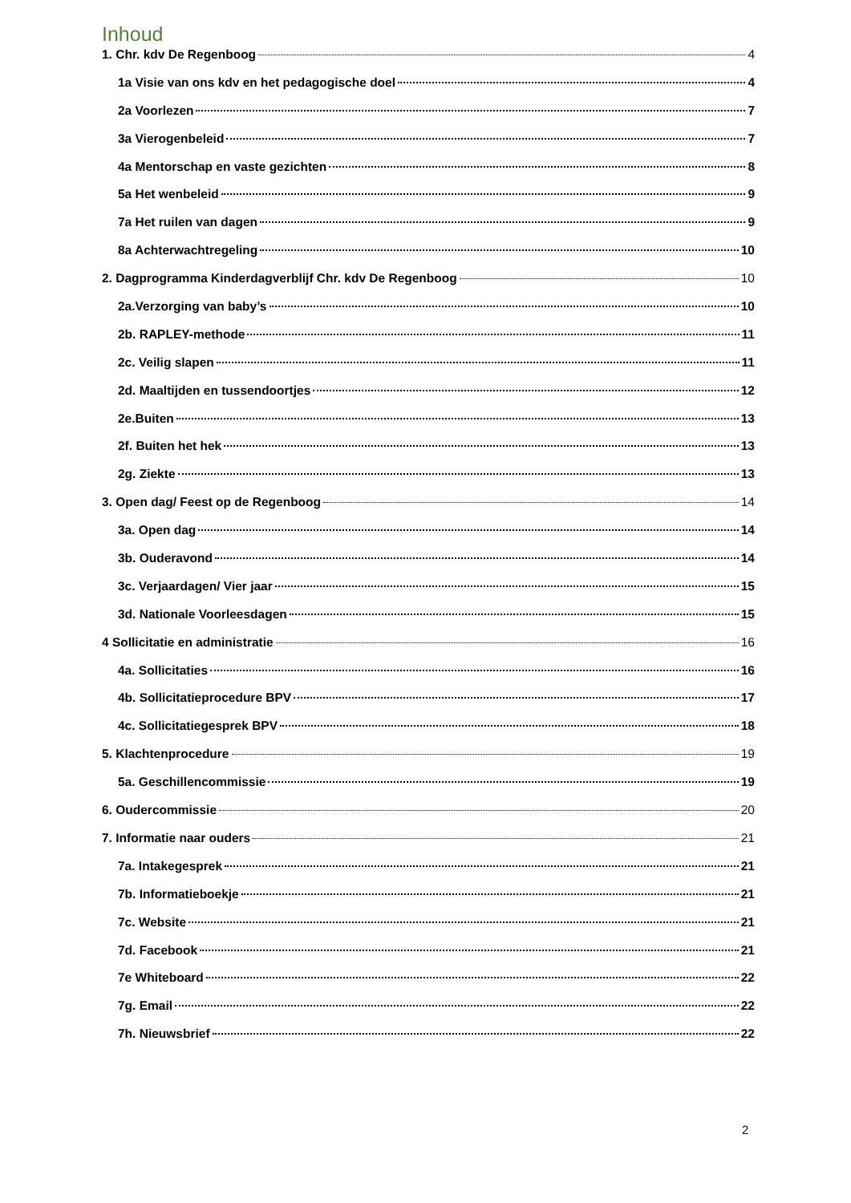Inhoud
1. Chr. kdv De Regenboog 4
1a Visie van ons kdv en het pedagogische doel 4
2a Voorlezen 7
3a Vierogenbeleid 7
4a Mentorschap en vaste gezichten 8
5a Het wenbeleid 9
7a Het ruilen van dagen 9
8a Achterwachtregeling 10
2. Dagprogramma Kinderdagverblijf Chr. kdv De Regenboog 10
2a.Verzorging van baby’s 10
2b. RAPLEY-methode 11
2c. Veilig slapen 11
2d. Maaltijden en tussendoortjes 12
2e.Buiten 13
2f. Buiten het hek 13
2g. Ziekte 13
3. Open dag/ Feest op de Regenboog 14
3a. Open dag 14
3b. Ouderavond 14
3c. Verjaardagen/ Vier jaar 15
3d. Nationale Voorleesdagen 15
4 Sollicitatie en administratie 16
4a. Sollicitaties 16
4b. Sollicitatieprocedure BPV 17
4c. Sollicitatiegesprek BPV 18
5. Klachtenprocedure 19
5a. Geschillencommissie 19
6. Oudercommissie 20
7. Informatie naar ouders 21
7a. Intakegesprek 21
7b. Informatieboekje 21
7c. Website 21
7d. Facebook 21
7e Whiteboard 22
7g. Email 22
7h. Nieuwsbrief 22
2